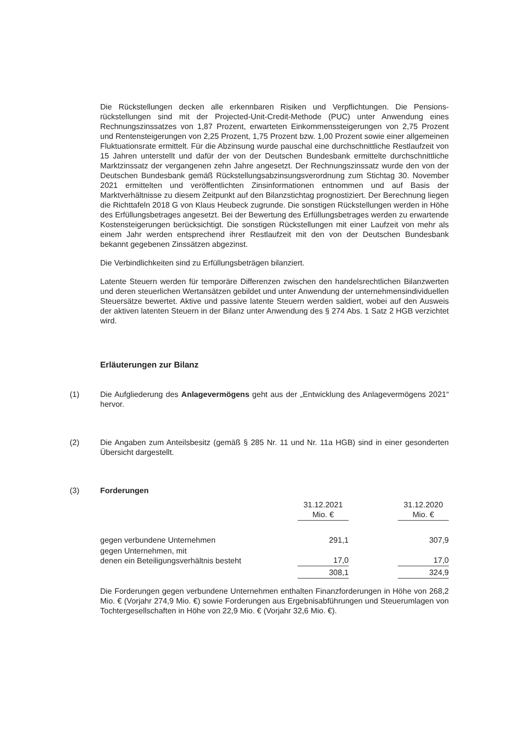Die Rückstellungen decken alle erkennbaren Risiken und Verpflichtungen. Die Pensions­rückstellungen sind mit der Projected-Unit-Credit-Methode (PUC) unter Anwendung eines Rechnungszinssatzes von 1,87 Prozent, erwarteten Einkommenssteigerungen von 2,75 Prozent und Rentensteigerungen von 2,25 Prozent, 1,75 Prozent bzw. 1,00 Prozent sowie einer allgemeinen Fluktuationsrate ermittelt. Für die Abzinsung wurde pauschal eine durchschnittliche Restlaufzeit von 15 Jahren unterstellt und dafür der von der Deutschen Bundesbank ermittelte durchschnittliche Marktzinssatz der vergangenen zehn Jahre angesetzt. Der Rechnungszinssatz wurde den von der Deutschen Bundesbank gemäß Rückstellungsabzinsungsverordnung zum Stichtag 30. November 2021 ermittelten und veröffentlichten Zinsinformationen entnommen und auf Basis der Marktverhältnisse zu diesem Zeitpunkt auf den Bilanzstichtag prognostiziert. Der Berechnung liegen die Richttafeln 2018 G von Klaus Heubeck zugrunde. Die sonstigen Rückstellungen werden in Höhe des Erfüllungsbetrages angesetzt. Bei der Bewertung des Erfüllungsbetrages werden zu erwartende Kostensteigerungen berücksichtigt. Die sonstigen Rückstellungen mit einer Laufzeit von mehr als einem Jahr werden entsprechend ihrer Restlaufzeit mit den von der Deutschen Bundesbank bekannt gegebenen Zinssätzen abgezinst.
Die Verbindlichkeiten sind zu Erfüllungsbeträgen bilanziert.
Latente Steuern werden für temporäre Differenzen zwischen den handelsrechtlichen Bilanzwerten und deren steuerlichen Wertansätzen gebildet und unter Anwendung der unter­nehmensindividuellen Steuersätze bewertet. Aktive und passive latente Steuern werden saldiert, wobei auf den Ausweis der aktiven latenten Steuern in der Bilanz unter Anwendung des § 274 Abs. 1 Satz 2 HGB verzichtet wird.
Erläuterungen zur Bilanz
(1) Die Aufgliederung des Anlagevermögens geht aus der „Entwicklung des Anlagevermögens 2021“ hervor.
(2) Die Angaben zum Anteilsbesitz (gemäß § 285 Nr. 11 und Nr. 11a HGB) sind in einer geson­derten Übersicht dargestellt.
(3) Forderungen
| | 31.12.2021 Mio. € | | 31.12.2020 Mio. € |
| --- | --- | --- | --- |
| gegen verbundene Unternehmen | 291,1 | | 307,9 |
| gegen Unternehmen, mit denen ein Beteiligungsverhältnis besteht | 17,0 | | 17,0 |
| | 308,1 | | 324,9 |
Die Forderungen gegen verbundene Unternehmen enthalten Finanzforderungen in Höhe von 268,2 Mio. € (Vorjahr 274,9 Mio. €) sowie Forderungen aus Ergebnisabführungen und Steuerumlagen von Tochtergesellschaften in Höhe von 22,9 Mio. € (Vorjahr 32,6 Mio. €).